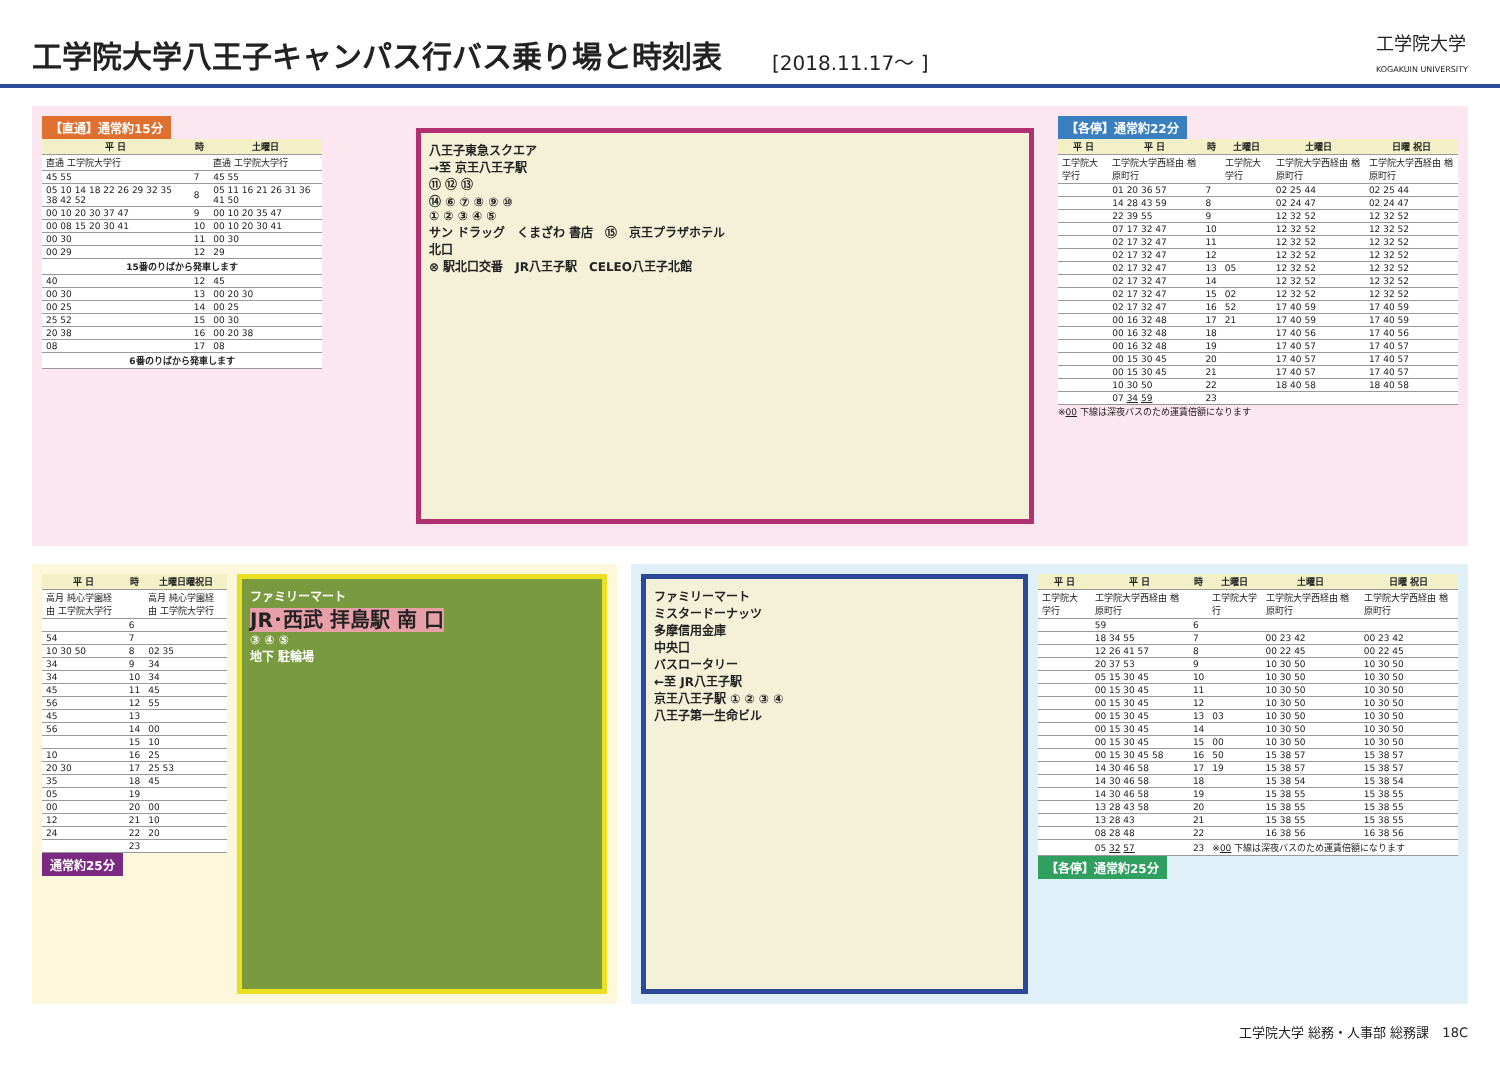工学院大学八王子キャンパス行バス乗り場と時刻表
[2018.11.17～ ] 工学院大学
KOGAKUIN UNIVERSITY
【直通】通常約15分
| 平 日 | 時 | 土曜日 |
| --- | --- | --- |
| 直通 工学院大学行 | | 直通 工学院大学行 |
| 45 55 | 7 | 45 55 |
| 05 10 14 18 22 26 29 32 35 38 42 52 | 8 | 05 11 16 21 26 31 36 41 50 |
| 00 10 20 30 37 47 | 9 | 00 10 20 35 47 |
| 00 08 15 20 30 41 | 10 | 00 10 20 30 41 |
| 00 30 | 11 | 00 30 |
| 00 29 | 12 | 29 |
| 15番のりばから発車します | | |
| 40 | 12 | 45 |
| 00 30 | 13 | 00 20 30 |
| 00 25 | 14 | 00 25 |
| 25 52 | 15 | 00 30 |
| 20 38 | 16 | 00 20 38 |
| 08 | 17 | 08 |
| 6番のりばから発車します | | |
八王子東急スクエア
→至 京王八王子駅
⑪ ⑫ ⑬
⑭ ⑥ ⑦ ⑧ ⑨ ⑩
① ② ③ ④ ⑤
サン ドラッグ　くまざわ 書店　⑮　京王プラザホテル
北口
⊗ 駅北口交番　JR八王子駅　CELEO八王子北館
【各停】通常約22分
| 平 日 | 平 日 | 時 | 土曜日 | 土曜日 | 日曜 祝日 |
| --- | --- | --- | --- | --- | --- |
| 工学院大学行 | 工学院大学西経由 楢原町行 | | 工学院大学行 | 工学院大学西経由 楢原町行 | 工学院大学西経由 楢原町行 |
| | 01 20 36 57 | 7 | | 02 25 44 | 02 25 44 |
| | 14 28 43 59 | 8 | | 02 24 47 | 02 24 47 |
| | 22 39 55 | 9 | | 12 32 52 | 12 32 52 |
| | 07 17 32 47 | 10 | | 12 32 52 | 12 32 52 |
| | 02 17 32 47 | 11 | | 12 32 52 | 12 32 52 |
| | 02 17 32 47 | 12 | | 12 32 52 | 12 32 52 |
| | 02 17 32 47 | 13 | 05 | 12 32 52 | 12 32 52 |
| | 02 17 32 47 | 14 | | 12 32 52 | 12 32 52 |
| | 02 17 32 47 | 15 | 02 | 12 32 52 | 12 32 52 |
| | 02 17 32 47 | 16 | 52 | 17 40 59 | 17 40 59 |
| | 00 16 32 48 | 17 | 21 | 17 40 59 | 17 40 59 |
| | 00 16 32 48 | 18 | | 17 40 56 | 17 40 56 |
| | 00 16 32 48 | 19 | | 17 40 57 | 17 40 57 |
| | 00 15 30 45 | 20 | | 17 40 57 | 17 40 57 |
| | 00 15 30 45 | 21 | | 17 40 57 | 17 40 57 |
| | 10 30 50 | 22 | | 18 40 58 | 18 40 58 |
| | 07 34 59 | 23 | | | |
※00 下線は深夜バスのため運賃倍額になります
| 平 日 | 時 | 土曜日曜祝日 |
| --- | --- | --- |
| 高月 純心学園経由 工学院大学行 | | 高月 純心学園経由 工学院大学行 |
| | 6 | |
| 54 | 7 | |
| 10 30 50 | 8 | 02 35 |
| 34 | 9 | 34 |
| 34 | 10 | 34 |
| 45 | 11 | 45 |
| 56 | 12 | 55 |
| 45 | 13 | |
| 56 | 14 | 00 |
| | 15 | 10 |
| 10 | 16 | 25 |
| 20 30 | 17 | 25 53 |
| 35 | 18 | 45 |
| 05 | 19 | |
| 00 | 20 | 00 |
| 12 | 21 | 10 |
| 24 | 22 | 20 |
| | 23 | |
通常約25分
ファミリーマート
JR･西武 拝島駅 南 口
③ ④ ⑤
地下 駐輪場
ファミリーマート
ミスタードーナッツ
多摩信用金庫
中央口
バスロータリー
←至 JR八王子駅
京王八王子駅 ① ② ③ ④
八王子第一生命ビル
| 平 日 | 平 日 | 時 | 土曜日 | 土曜日 | 日曜 祝日 |
| --- | --- | --- | --- | --- | --- |
| 工学院大学行 | 工学院大学西経由 楢原町行 | | 工学院大学行 | 工学院大学西経由 楢原町行 | 工学院大学西経由 楢原町行 |
| | 59 | 6 | | | |
| | 18 34 55 | 7 | | 00 23 42 | 00 23 42 |
| | 12 26 41 57 | 8 | | 00 22 45 | 00 22 45 |
| | 20 37 53 | 9 | | 10 30 50 | 10 30 50 |
| | 05 15 30 45 | 10 | | 10 30 50 | 10 30 50 |
| | 00 15 30 45 | 11 | | 10 30 50 | 10 30 50 |
| | 00 15 30 45 | 12 | | 10 30 50 | 10 30 50 |
| | 00 15 30 45 | 13 | 03 | 10 30 50 | 10 30 50 |
| | 00 15 30 45 | 14 | | 10 30 50 | 10 30 50 |
| | 00 15 30 45 | 15 | 00 | 10 30 50 | 10 30 50 |
| | 00 15 30 45 58 | 16 | 50 | 15 38 57 | 15 38 57 |
| | 14 30 46 58 | 17 | 19 | 15 38 57 | 15 38 57 |
| | 14 30 46 58 | 18 | | 15 38 54 | 15 38 54 |
| | 14 30 46 58 | 19 | | 15 38 55 | 15 38 55 |
| | 13 28 43 58 | 20 | | 15 38 55 | 15 38 55 |
| | 13 28 43 | 21 | | 15 38 55 | 15 38 55 |
| | 08 28 48 | 22 | | 16 38 56 | 16 38 56 |
| | 05 32 57 | 23 | ※ 00 下線は深夜バスのため運賃倍額になります | | |
【各停】通常約25分
工学院大学 総務・人事部 総務課　18C